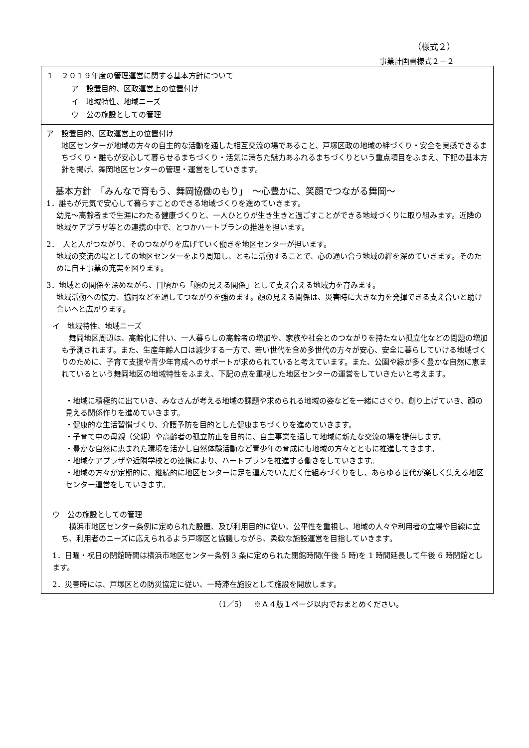（様式２）
事業計画書様式２－２
１　２０１９年度の管理運営に関する基本方針について
ア　設置目的、区政運営上の位置付け
イ　地域特性、地域ニーズ
ウ　公の施設としての管理
ア　設置目的、区政運営上の位置付け
地区センターが地域の方々の自主的な活動を通した相互交流の場であること、戸塚区政の地域の絆づくり・安全を実感できるまちづくり・誰もが安心して暮らせるまちづくり・活気に満ちた魅力あふれるまちづくりという重点項目をふまえ、下記の基本方針を掲げ、舞岡地区センターの管理・運営をしていきます。
基本方針　「みんなで育もう、舞岡協働のもり」　～心豊かに、笑顔でつながる舞岡～
1．誰もが元気で安心して暮らすことのできる地域づくりを進めていきます。
幼児～高齢者まで生涯にわたる健康づくりと、一人ひとりが生き生きと過ごすことができる地域づくりに取り組みます。近隣の地域ケアプラザ等との連携の中で、とつかハートプランの推進を担います。
2．　人と人がつながり、そのつながりを広げていく働きを地区センターが担います。
地域の交流の場としての地区センターをより周知し、ともに活動することで、心の通い合う地域の絆を深めていきます。そのために自主事業の充実を図ります。
3．地域との関係を深めながら、日頃から「顔の見える関係」として支え合える地域力を育みます。
地域活動への協力、協同などを通してつながりを強めます。顔の見える関係は、災害時に大きな力を発揮できる支え合いと助け合いへと広がります。
イ　地域特性、地域ニーズ
　舞岡地区周辺は、高齢化に伴い、一人暮らしの高齢者の増加や、家族や社会とのつながりを持たない孤立化などの問題の増加も予測されます。また、生産年齢人口は減少する一方で、若い世代を含め多世代の方々が安心、安全に暮らしていける地域づくりのために、子育て支援や青少年育成へのサポートが求められていると考えています。また、公園や緑が多く豊かな自然に恵まれているという舞岡地区の地域特性をふまえ、下記の点を重視した地区センターの運営をしていきたいと考えます。
・地域に積極的に出ていき、みなさんが考える地域の課題や求められる地域の姿などを一緒にさぐり、創り上げていき、顔の見える関係作りを進めていきます。
・健康的な生活習慣づくり、介護予防を目的とした健康まちづくりを進めていきます。
・子育て中の母親（父親）や高齢者の孤立防止を目的に、自主事業を通して地域に新たな交流の場を提供します。
・豊かな自然に恵まれた環境を活かし自然体験活動など青少年の育成にも地域の方々とともに推進してきます。
・地域ケアプラザや近隣学校との連携により、ハートプランを推進する働きをしていきます。
・地域の方々が定期的に、継続的に地区センターに足を運んでいただく仕組みづくりをし、あらゆる世代が楽しく集える地区センター運営をしていきます。
ウ　公の施設としての管理
　横浜市地区センター条例に定められた設置、及び利用目的に従い、公平性を重視し、地域の人々や利用者の立場や目線に立ち、利用者のニーズに応えられるよう戸塚区と協議しながら、柔軟な施設運営を目指していきます。
1．日曜・祝日の閉館時間は横浜市地区センター条例 3 条に定められた閉館時間(午後 5 時)を 1 時間延長して午後 6 時閉館とします。
2．災害時には、戸塚区との防災協定に従い、一時滞在施設として施設を開放します。
（1／5）　※Ａ４版１ページ以内でおまとめください。